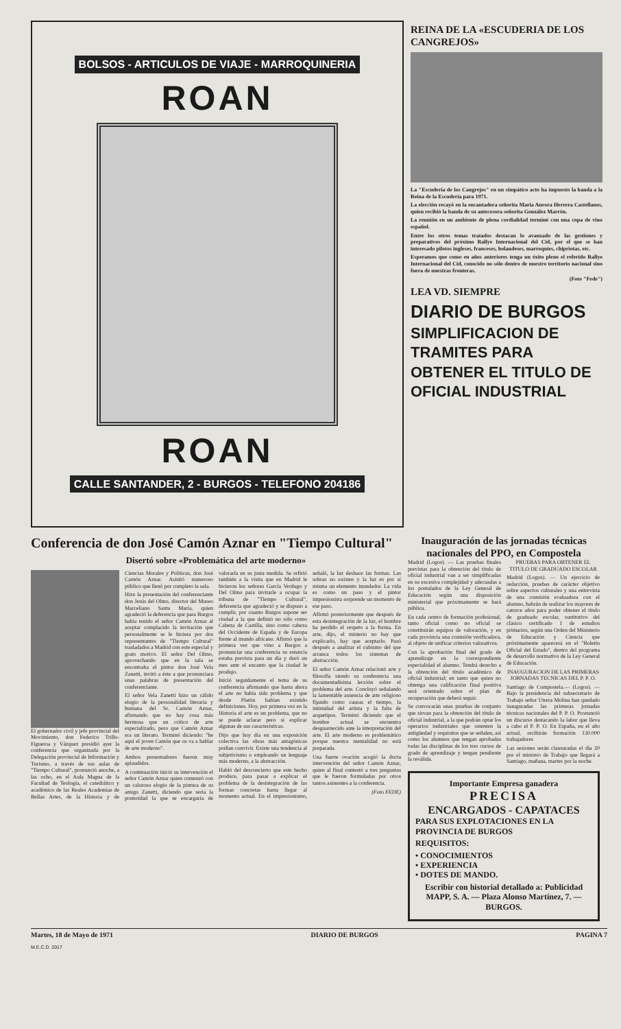BOLSOS - ARTICULOS DE VIAJE - MARROQUINERIA
ROAN
ROAN
CALLE SANTANDER, 2 - BURGOS - TELEFONO 204186
REINA DE LA «ESCUDERIA DE LOS CANGREJOS»
La "Escudería de los Cangrejos" en un simpático acto ha impuesto la banda a la Reina de la Escudería para 1971.
La elección recayó en la encantadora señorita María Aurora Herrera Castellanos, quien recibió la banda de su antecesora señorita González Marrón.
La reunión en un ambiente de plena cordialidad terminó con una copa de vino español.
Entre los otros temas tratados destacan lo avanzado de las gestiones y preparativos del próximo Rallye Internacional del Cid, por el que se han interesado pilotos ingleses, franceses, holandeses, marroquíes, chipriotas, etc.
Esperamos que como en años anteriores tenga un éxito pleno el referido Rallye Internacional del Cid, conocido no sólo dentro de nuestro territorio nacional sino fuera de nuestras fronteras.
(Foto "Fede")
LEA VD. SIEMPRE
DIARIO DE BURGOS
SIMPLIFICACION DE TRAMITES PARA OBTENER EL TITULO DE OFICIAL INDUSTRIAL
Conferencia de don José Camón Aznar en "Tiempo Cultural"
Disertó sobre «Problemática del arte moderno»
El gobernador civil y jefe provincial del Movimiento, don Federico Trillo-Figueroa y Vázquez presidió ayer la conferencia que organizada por la Delegación provincial de Información y Turismo, a través de sus aulas de "Tiempo Cultural", pronunció anoche, a las ocho, en el Aula Magna de la Facultad de Teología, el catedrático y académico de las Reales Academias de Bellas Artes, de la Historia y de Ciencias Morales y Políticas, don José Camón Aznar. Asistió numeroso público que llenó por completo la sala.
Hizo la presentación del conferenciante don Jesús del Olmo, director del Museo Marceliano Santa María, quien agradeció la deferencia que para Burgos había tenido el señor Camón Aznar al aceptar complacido la invitación que personalmente se le hiciera por dos representantes de "Tiempo Cultural" trasladados a Madrid con este especial y grato motivo. El señor Del Olmo, aprovechando que en la sala se encontraba el pintor don José Vela Zanetti, invitó a éste a que pronunciara unas palabras de presentación del conferenciante.
El señor Vela Zanetti hizo un cálido elogio de la personalidad literaria y humana del Sr. Camón Aznar, afirmando que no hay cosa más hermosa que un crítico de arte especializado, pero que Camón Aznar era un literato. Terminó diciendo: "he aquí el joven Camón que os va a hablar de arte moderno".
Ambos presentadores fueron muy aplaudidos.
A continuación inició su intervención el señor Camón Aznar quien comenzó con un caluroso elogio de la pintura de su amigo Zanetti, diciendo que sería la posteridad la que se encargaría de valorarla en su justa medida. Se refirió también a la visita que en Madrid le hicieron los señores García Verdugo y Del Olmo para invitarle a ocupar la tribuna de "Tiempo Cultural", deferencia que agradeció y se dispuso a cumplir, por cuanto Burgos supone ser ciudad a la que definió no sólo como Cabeza de Castilla, sino como cabeza del Occidente de España y de Europa frente al mundo africano. Afirmó que la primera vez que vino a Burgos a pronunciar una conferencia su estancia estaba prevista para un día y duró un mes ante el encanto que la ciudad le produjo.
Inició seguidamente el tema de su conferencia afirmando que hasta ahora el arte no había sido problema y que desde Platón habían existido definiciones. Hoy, por primera vez en la Historia el arte es un problema, que no se puede aclarar pero sí explicar algunas de sus características.
Dijo que hoy día en una exposición colectiva las obras más antagónicas podían convivir. Existe una tendencia al subjetivismo o empleando un lenguaje más moderno, a la abstracción.
Habló del desconcierto que este hecho produce, para pasar a explicar el problema de la desintegración de las formas concretas hasta llegar al momento actual. En el impresionismo, señaló, la luz deshace las formas. Las sobras no existen y la luz es por sí misma un elemento inundador. La vida es como un paso y el pintor impresionista sorprende un momento de ese paso.
Afirmó posteriormente que después de esta desintegración de la luz, el hombre ha perdido el respeto a la forma. En arte, dijo, el misterio no hay que explicarlo, hay que aceptarlo. Pasó después a analizar el cubismo del que arranca todos los sistemas de abstracción.
El señor Camón Aznar relacionó arte y filosofía siendo su conferencia una documentadísima lección sobre el problema del arte. Concluyó señalando la lamentable ausencia de arte religioso fijando como causas el tiempo, la intimidad del artista y la falta de arquetipos. Terminó diciendo que el hombre actual se encuentra desguarnecido ante la interpretación del arte. El arte moderno es problemático porque nuestra mentalidad no está preparada.
Una fuerte ovación acogió la docta intervención del señor Camón Aznar, quien al final contestó a tres preguntas que le fueron formuladas por otros tantos asistentes a la conferencia.
(Foto FEDE)
Inauguración de las jornadas técnicas nacionales del PPO, en Compostela
Madrid (Logos). — Las pruebas finales previstas para la obtención del título de oficial industrial van a ser simplificadas en su excesiva complejidad y adecuadas a los postulados de la Ley General de Educación según una disposición ministerial que próximamente se hará pública.
En cada centro de formación profesional, tanto oficial como no oficial se constituirán equipos de valoración, y en cada provincia una comisión verificadora, al objeto de unificar criterios valorativos.
Con la aprobación final del grado de aprendizaje en la correspondiente especialidad el alumno. Tendrá derecho a la obtención del título académico de oficial industrial; en tanto que quien no obtenga una calificación final positiva será orientado sobre el plan de recuperación que deberá seguir.
Se convocarán unas pruebas de conjunto que sirvan para la obtención del título de oficial industrial, a la que podrán optar los operarios industriales que ostenten la antigüedad y requisitos que se señalen, así como los alumnos que tengan aprobadas todas las disciplinas de los tres cursos de grado de aprendizaje y tengan pendiente la reválida.
PRUEBAS PARA OBTENER EL TITULO DE GRADUADO ESCOLAR
Madrid (Logos). — Un ejercicio de redacción, pruebas de carácter objetivo sobre aspectos culturales y una entrevista de una comisión evaluadora con el alumno, habrán de realizar los mayores de catorce años para poder obtener el título de graduado escolar, sustitutivo del clásico certificado 1 de estudios primarios, según una Orden del Ministerio de Educación y Ciencia que próximamente aparecerá en el "Boletín Oficial del Estado", dentro del programa de desarrollo normativo de la Ley General de Educación.
INAUGURACION DE LAS PRIMERAS JORNADAS TECNICAS DEL P. P. O.
Santiago de Compostela.— (Logos). — Bajo la presidencia del subsecretario de Trabajo señor Utrera Molina han quedado inauguradas las primeras jornadas técnicas nacionales del P. P. O. Pronunció un discurso destacando la labor que lleva a cabo el P. P. O. En España, en el año actual, recibirán formación 130.000 trabajadores
Las sesiones serán clausuradas el día 20 por el ministro de Trabajo que llegará a Santiago, mañana, martes por la noche.
Importante Empresa ganadera
PRECISA
ENCARGADOS - CAPATACES
PARA SUS EXPLOTACIONES EN LA PROVINCIA DE BURGOS
REQUISITOS:
• CONOCIMIENTOS
• EXPERIENCIA
• DOTES DE MANDO.
Escribir con historial detallado a: Publicidad MAPP, S. A. — Plaza Alonso Martínez, 7. — BURGOS.
Martes, 18 de Mayo de 1971 DIARIO DE BURGOS PAGINA 7
M.E.C.D. 2017